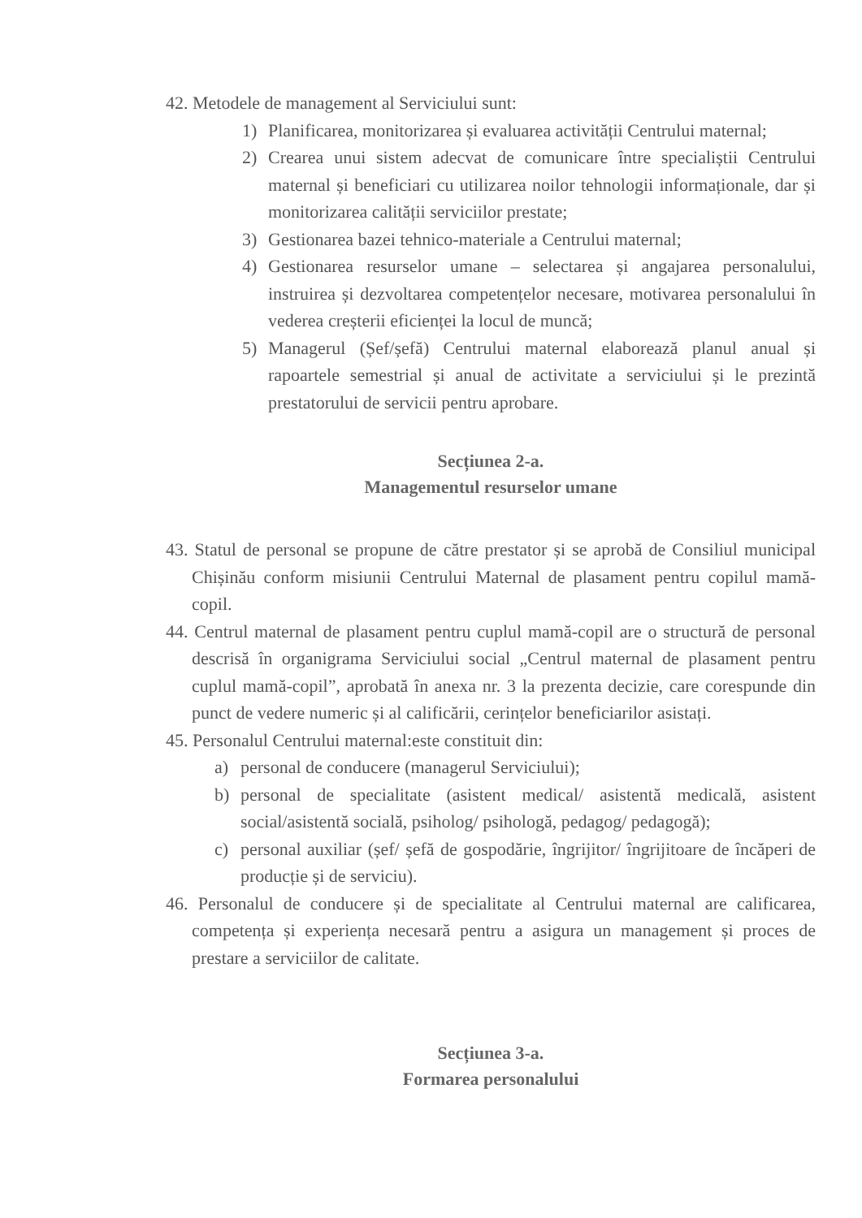42. Metodele de management al Serviciului sunt:
1) Planificarea, monitorizarea și evaluarea activității Centrului maternal;
2) Crearea unui sistem adecvat de comunicare între specialiștii Centrului maternal și beneficiari cu utilizarea noilor tehnologii informaționale, dar și monitorizarea calității serviciilor prestate;
3) Gestionarea bazei tehnico-materiale a Centrului maternal;
4) Gestionarea resurselor umane – selectarea și angajarea personalului, instruirea și dezvoltarea competențelor necesare, motivarea personalului în vederea creșterii eficienței la locul de muncă;
5) Managerul (Șef/șefă) Centrului maternal elaborează planul anual și rapoartele semestrial și anual de activitate a serviciului și le prezintă prestatorului de servicii pentru aprobare.
Secțiunea 2-a.
Managementul resurselor umane
43. Statul de personal se propune de către prestator și se aprobă de Consiliul municipal Chișinău conform misiunii Centrului Maternal de plasament pentru copilul mamă-copil.
44. Centrul maternal de plasament pentru cuplul mamă-copil are o structură de personal descrisă în organigrama Serviciului social „Centrul maternal de plasament pentru cuplul mamă-copil”, aprobată în anexa nr. 3 la prezenta decizie, care corespunde din punct de vedere numeric și al calificării, cerințelor beneficiarilor asistați.
45. Personalul Centrului maternal:este constituit din:
a) personal de conducere (managerul Serviciului);
b) personal de specialitate (asistent medical/ asistentă medicală, asistent social/asistentă socială, psiholog/ psihologă, pedagog/ pedagogă);
c) personal auxiliar (șef/ șefă de gospodărie, îngrijitor/ îngrijitoare de încăperi de producție și de serviciu).
46. Personalul de conducere și de specialitate al Centrului maternal are calificarea, competența și experiența necesară pentru a asigura un management și proces de prestare a serviciilor de calitate.
Secțiunea 3-a.
Formarea personalului